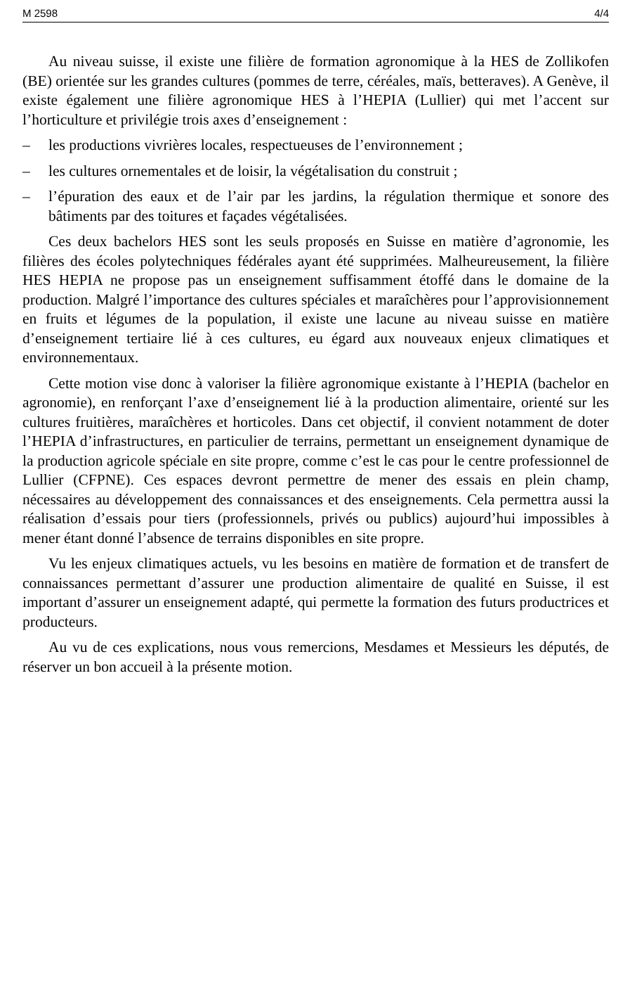M 2598 4/4
Au niveau suisse, il existe une filière de formation agronomique à la HES de Zollikofen (BE) orientée sur les grandes cultures (pommes de terre, céréales, maïs, betteraves). A Genève, il existe également une filière agronomique HES à l’HEPIA (Lullier) qui met l’accent sur l’horticulture et privilégie trois axes d’enseignement :
– les productions vivrières locales, respectueuses de l’environnement ;
– les cultures ornementales et de loisir, la végétalisation du construit ;
– l’épuration des eaux et de l’air par les jardins, la régulation thermique et sonore des bâtiments par des toitures et façades végétalisées.
Ces deux bachelors HES sont les seuls proposés en Suisse en matière d’agronomie, les filières des écoles polytechniques fédérales ayant été supprimées. Malheureusement, la filière HES HEPIA ne propose pas un enseignement suffisamment étoffé dans le domaine de la production. Malgré l’importance des cultures spéciales et maraîchères pour l’approvisionnement en fruits et légumes de la population, il existe une lacune au niveau suisse en matière d’enseignement tertiaire lié à ces cultures, eu égard aux nouveaux enjeux climatiques et environnementaux.
Cette motion vise donc à valoriser la filière agronomique existante à l’HEPIA (bachelor en agronomie), en renforçant l’axe d’enseignement lié à la production alimentaire, orienté sur les cultures fruitières, maraîchères et horticoles. Dans cet objectif, il convient notamment de doter l’HEPIA d’infrastructures, en particulier de terrains, permettant un enseignement dynamique de la production agricole spéciale en site propre, comme c’est le cas pour le centre professionnel de Lullier (CFPNE). Ces espaces devront permettre de mener des essais en plein champ, nécessaires au développement des connaissances et des enseignements. Cela permettra aussi la réalisation d’essais pour tiers (professionnels, privés ou publics) aujourd’hui impossibles à mener étant donné l’absence de terrains disponibles en site propre.
Vu les enjeux climatiques actuels, vu les besoins en matière de formation et de transfert de connaissances permettant d’assurer une production alimentaire de qualité en Suisse, il est important d’assurer un enseignement adapté, qui permette la formation des futurs productrices et producteurs.
Au vu de ces explications, nous vous remercions, Mesdames et Messieurs les députés, de réserver un bon accueil à la présente motion.